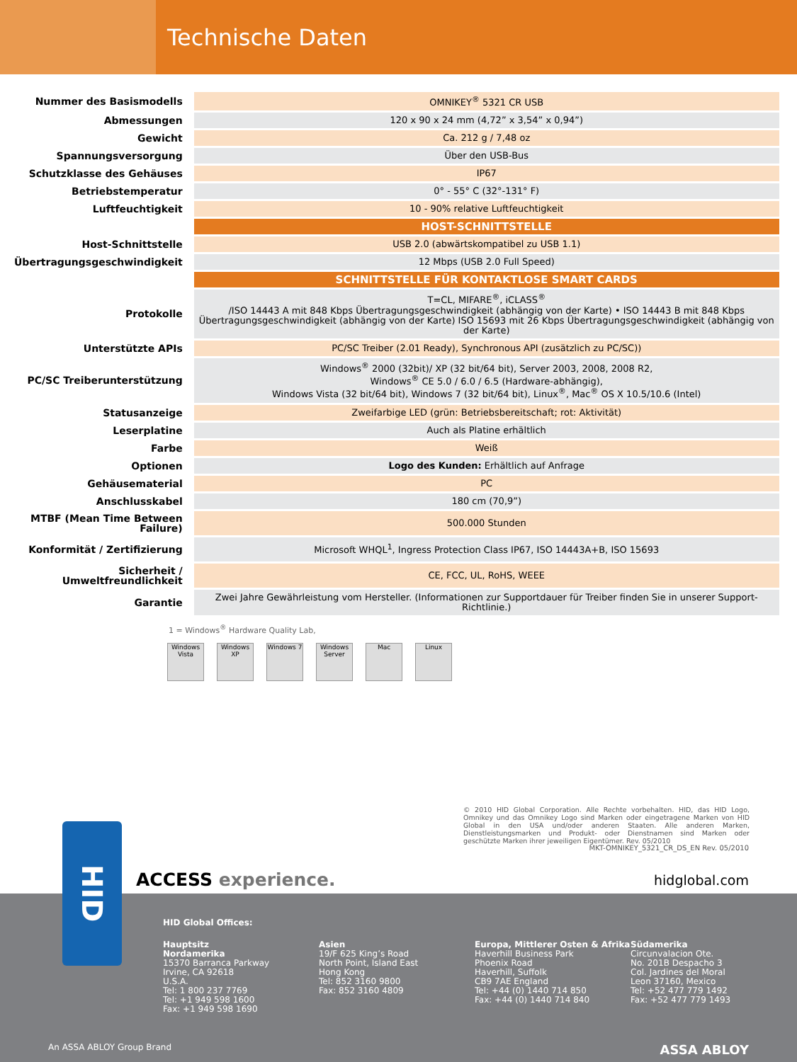Technische Daten
| Nummer des Basismodells | OMNIKEY<sup>®</sup> 5321 CR USB |
| Abmessungen | 120 x 90 x 24 mm (4,72” x 3,54” x 0,94”) |
| Gewicht | Ca. 212 g / 7,48 oz |
| Spannungsversorgung | Über den USB-Bus |
| Schutzklasse des Gehäuses | IP67 |
| Betriebstemperatur | 0° - 55° C (32°-131° F) |
| Luftfeuchtigkeit | 10 - 90% relative Luftfeuchtigkeit |
| | HOST-SCHNITTSTELLE |
| Host-Schnittstelle | USB 2.0 (abwärtskompatibel zu USB 1.1) |
| Übertragungsgeschwindigkeit | 12 Mbps (USB 2.0 Full Speed) |
| | SCHNITTSTELLE FÜR KONTAKTLOSE SMART CARDS |
| Protokolle | T=CL, MIFARE<sup>®</sup>, iCLASS<sup>®</sup> /ISO 14443 A mit 848 Kbps Übertragungsgeschwindigkeit (abhängig von der Karte) • ISO 14443 B mit 848 Kbps Übertragungsgeschwindigkeit (abhängig von der Karte) ISO 15693 mit 26 Kbps Übertragungsgeschwindigkeit (abhängig von der Karte) |
| Unterstützte APIs | PC/SC Treiber (2.01 Ready), Synchronous API (zusätzlich zu PC/SC)) |
| PC/SC Treiberunterstützung | Windows<sup>®</sup> 2000 (32bit)/ XP (32 bit/64 bit), Server 2003, 2008, 2008 R2, Windows<sup>®</sup> CE 5.0 / 6.0 / 6.5 (Hardware-abhängig), Windows Vista (32 bit/64 bit), Windows 7 (32 bit/64 bit), Linux<sup>®</sup>, Mac<sup>®</sup> OS X 10.5/10.6 (Intel) |
| Statusanzeige | Zweifarbige LED (grün: Betriebsbereitschaft; rot: Aktivität) |
| Leserplatine | Auch als Platine erhältlich |
| Farbe | Weiß |
| Optionen | Logo des Kunden: Erhältlich auf Anfrage |
| Gehäusematerial | PC |
| Anschlusskabel | 180 cm (70,9”) |
| MTBF (Mean Time Between Failure) | 500.000 Stunden |
| Konformität / Zertifizierung | Microsoft WHQL<sup>1</sup>, Ingress Protection Class IP67, ISO 14443A+B, ISO 15693 |
| Sicherheit / Umweltfreundlichkeit | CE, FCC, UL, RoHS, WEEE |
| Garantie | Zwei Jahre Gewährleistung vom Hersteller. (Informationen zur Supportdauer für Treiber finden Sie in unserer Support-Richtlinie.) |
1 = Windows<sup>®</sup> Hardware Quality Lab,
Windows Vista
Windows XP
Windows 7 Windows Server
Mac Linux
© 2010 HID Global Corporation. Alle Rechte vorbehalten. HID, das HID Logo, Omnikey und das Omnikey Logo sind Marken oder eingetragene Marken von HID Global in den USA und/oder anderen Staaten. Alle anderen Marken, Dienstleistungsmarken und Produkt- oder Dienstnamen sind Marken oder geschützte Marken ihrer jeweiligen Eigentümer. Rev. 05/2010
MKT-OMNIKEY_5321_CR_DS_EN Rev. 05/2010
ACCESS experience. hidglobal.com
HID Global Offices:
Hauptsitz
Nordamerika
15370 Barranca Parkway
Irvine, CA 92618
U.S.A.
Tel: 1 800 237 7769
Tel: +1 949 598 1600
Fax: +1 949 598 1690
Asien
19/F 625 King’s Road
North Point, Island East
Hong Kong
Tel: 852 3160 9800
Fax: 852 3160 4809
Europa, Mittlerer Osten & Afrika
Haverhill Business Park
Phoenix Road
Haverhill, Suffolk
CB9 7AE England
Tel: +44 (0) 1440 714 850
Fax: +44 (0) 1440 714 840
Südamerika
Circunvalacion Ote.
No. 201B Despacho 3
Col. Jardines del Moral
Leon 37160, Mexico
Tel: +52 477 779 1492
Fax: +52 477 779 1493
An ASSA ABLOY Group Brand ASSA ABLOY
HID